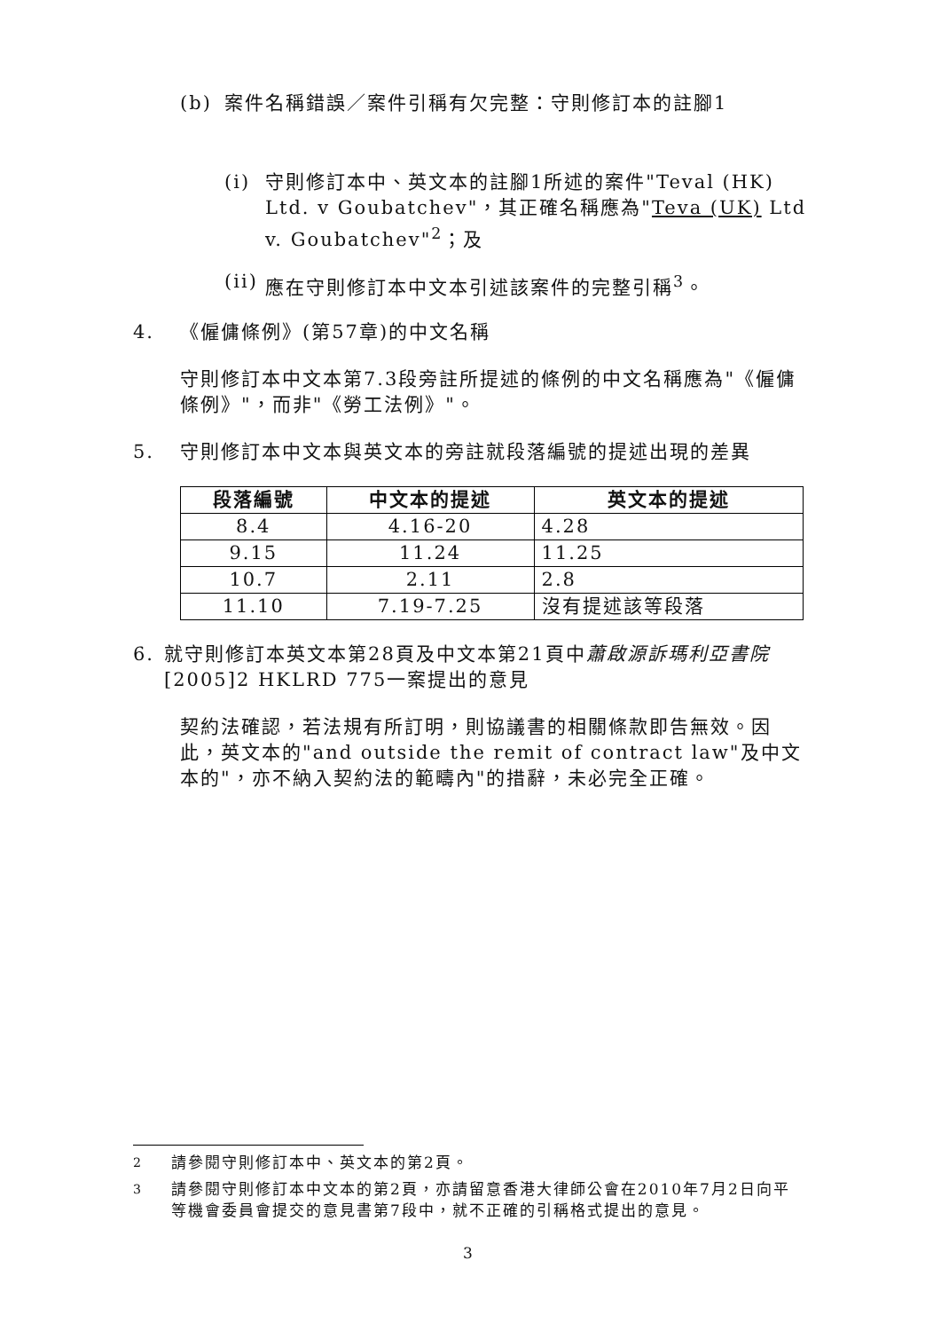(b) 案件名稱錯誤／案件引稱有欠完整：守則修訂本的註腳1
(i) 守則修訂本中、英文本的註腳1所述的案件"Teval (HK) Ltd. v Goubatchev"，其正確名稱應為"Teva (UK) Ltd v. Goubatchev"<sup>2</sup>；及
(ii) 應在守則修訂本中文本引述該案件的完整引稱<sup>3</sup>。
4. 《僱傭條例》(第57章)的中文名稱
守則修訂本中文本第7.3段旁註所提述的條例的中文名稱應為"《僱傭條例》"，而非"《勞工法例》"。
5. 守則修訂本中文本與英文本的旁註就段落編號的提述出現的差異
| 段落編號 | 中文本的提述 | 英文本的提述 |
| --- | --- | --- |
| 8.4 | 4.16-20 | 4.28 |
| 9.15 | 11.24 | 11.25 |
| 10.7 | 2.11 | 2.8 |
| 11.10 | 7.19-7.25 | 沒有提述該等段落 |
6. 就守則修訂本英文本第28頁及中文本第21頁中蕭啟源訴瑪利亞書院 [2005]2 HKLRD 775一案提出的意見
契約法確認，若法規有所訂明，則協議書的相關條款即告無效。因此，英文本的"and outside the remit of contract law"及中文本的"，亦不納入契約法的範疇內"的措辭，未必完全正確。
<sup>2</sup> 請參閱守則修訂本中、英文本的第2頁。
<sup>3</sup> 請參閱守則修訂本中文本的第2頁，亦請留意香港大律師公會在2010年7月2日向平等機會委員會提交的意見書第7段中，就不正確的引稱格式提出的意見。
3